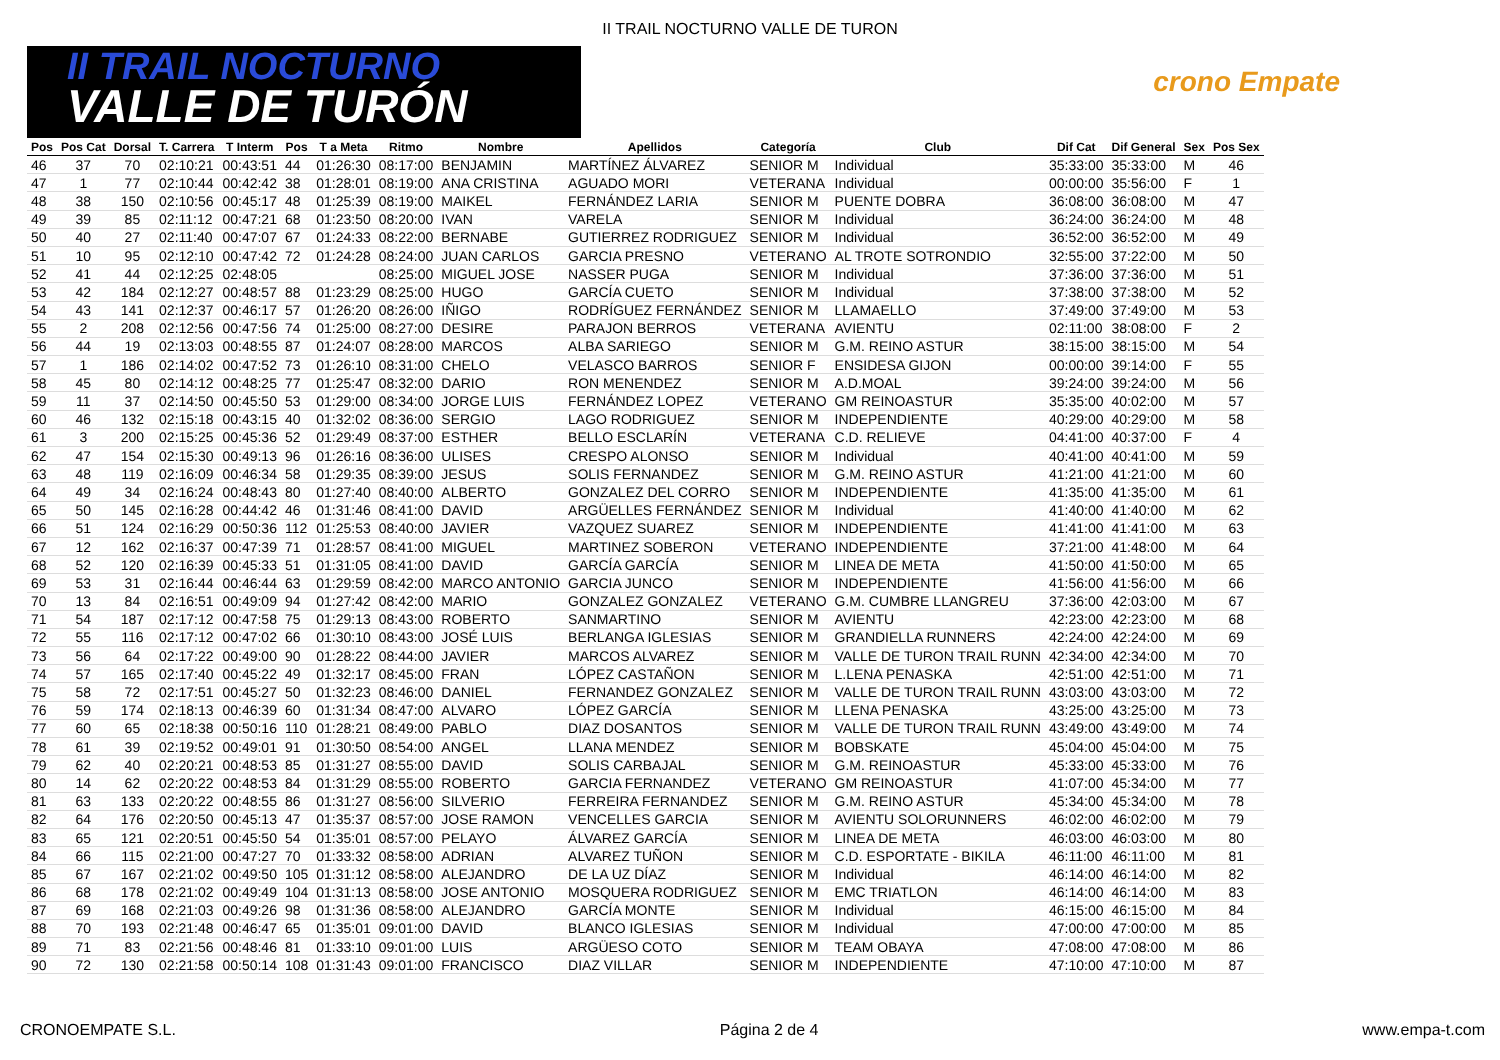II TRAIL NOCTURNO VALLE DE TURON
II TRAIL NOCTURNO
VALLE DE TURÓN
crono Empate
| Pos | Pos Cat | Dorsal | T. Carrera | T Interm | Pos | T a Meta | Ritmo | Nombre | Apellidos | Categoría | Club | Dif Cat | Dif General | Sex | Pos Sex |
| --- | --- | --- | --- | --- | --- | --- | --- | --- | --- | --- | --- | --- | --- | --- | --- |
| 46 | 37 | 70 | 02:10:21 | 00:43:51 | 44 | 01:26:30 | 08:17:00 | BENJAMIN | MARTÍNEZ ÁLVAREZ | SENIOR M | Individual | 35:33:00 | 35:33:00 | M | 46 |
| 47 | 1 | 77 | 02:10:44 | 00:42:42 | 38 | 01:28:01 | 08:19:00 | ANA CRISTINA | AGUADO MORI | VETERANA | Individual | 00:00:00 | 35:56:00 | F | 1 |
| 48 | 38 | 150 | 02:10:56 | 00:45:17 | 48 | 01:25:39 | 08:19:00 | MAIKEL | FERNÁNDEZ LARIA | SENIOR M | PUENTE DOBRA | 36:08:00 | 36:08:00 | M | 47 |
| 49 | 39 | 85 | 02:11:12 | 00:47:21 | 68 | 01:23:50 | 08:20:00 | IVAN | VARELA | SENIOR M | Individual | 36:24:00 | 36:24:00 | M | 48 |
| 50 | 40 | 27 | 02:11:40 | 00:47:07 | 67 | 01:24:33 | 08:22:00 | BERNABE | GUTIERREZ RODRIGUEZ | SENIOR M | Individual | 36:52:00 | 36:52:00 | M | 49 |
| 51 | 10 | 95 | 02:12:10 | 00:47:42 | 72 | 01:24:28 | 08:24:00 | JUAN CARLOS | GARCIA PRESNO | VETERANO | AL TROTE SOTRONDIO | 32:55:00 | 37:22:00 | M | 50 |
| 52 | 41 | 44 | 02:12:25 | 02:48:05 | | | 08:25:00 | MIGUEL JOSE | NASSER PUGA | SENIOR M | Individual | 37:36:00 | 37:36:00 | M | 51 |
| 53 | 42 | 184 | 02:12:27 | 00:48:57 | 88 | 01:23:29 | 08:25:00 | HUGO | GARCÍA CUETO | SENIOR M | Individual | 37:38:00 | 37:38:00 | M | 52 |
| 54 | 43 | 141 | 02:12:37 | 00:46:17 | 57 | 01:26:20 | 08:26:00 | IÑIGO | RODRÍGUEZ FERNÁNDEZ | SENIOR M | LLAMAELLO | 37:49:00 | 37:49:00 | M | 53 |
| 55 | 2 | 208 | 02:12:56 | 00:47:56 | 74 | 01:25:00 | 08:27:00 | DESIRE | PARAJON BERROS | VETERANA | AVIENTU | 02:11:00 | 38:08:00 | F | 2 |
| 56 | 44 | 19 | 02:13:03 | 00:48:55 | 87 | 01:24:07 | 08:28:00 | MARCOS | ALBA SARIEGO | SENIOR M | G.M. REINO ASTUR | 38:15:00 | 38:15:00 | M | 54 |
| 57 | 1 | 186 | 02:14:02 | 00:47:52 | 73 | 01:26:10 | 08:31:00 | CHELO | VELASCO BARROS | SENIOR F | ENSIDESA GIJON | 00:00:00 | 39:14:00 | F | 55 |
| 58 | 45 | 80 | 02:14:12 | 00:48:25 | 77 | 01:25:47 | 08:32:00 | DARIO | RON MENENDEZ | SENIOR M | A.D.MOAL | 39:24:00 | 39:24:00 | M | 56 |
| 59 | 11 | 37 | 02:14:50 | 00:45:50 | 53 | 01:29:00 | 08:34:00 | JORGE LUIS | FERNÁNDEZ LOPEZ | VETERANO | GM REINOASTUR | 35:35:00 | 40:02:00 | M | 57 |
| 60 | 46 | 132 | 02:15:18 | 00:43:15 | 40 | 01:32:02 | 08:36:00 | SERGIO | LAGO RODRIGUEZ | SENIOR M | INDEPENDIENTE | 40:29:00 | 40:29:00 | M | 58 |
| 61 | 3 | 200 | 02:15:25 | 00:45:36 | 52 | 01:29:49 | 08:37:00 | ESTHER | BELLO ESCLARÍN | VETERANA | C.D. RELIEVE | 04:41:00 | 40:37:00 | F | 4 |
| 62 | 47 | 154 | 02:15:30 | 00:49:13 | 96 | 01:26:16 | 08:36:00 | ULISES | CRESPO ALONSO | SENIOR M | Individual | 40:41:00 | 40:41:00 | M | 59 |
| 63 | 48 | 119 | 02:16:09 | 00:46:34 | 58 | 01:29:35 | 08:39:00 | JESUS | SOLIS FERNANDEZ | SENIOR M | G.M. REINO ASTUR | 41:21:00 | 41:21:00 | M | 60 |
| 64 | 49 | 34 | 02:16:24 | 00:48:43 | 80 | 01:27:40 | 08:40:00 | ALBERTO | GONZALEZ DEL CORRO | SENIOR M | INDEPENDIENTE | 41:35:00 | 41:35:00 | M | 61 |
| 65 | 50 | 145 | 02:16:28 | 00:44:42 | 46 | 01:31:46 | 08:41:00 | DAVID | ARGÜELLES FERNÁNDEZ | SENIOR M | Individual | 41:40:00 | 41:40:00 | M | 62 |
| 66 | 51 | 124 | 02:16:29 | 00:50:36 | 112 | 01:25:53 | 08:40:00 | JAVIER | VAZQUEZ SUAREZ | SENIOR M | INDEPENDIENTE | 41:41:00 | 41:41:00 | M | 63 |
| 67 | 12 | 162 | 02:16:37 | 00:47:39 | 71 | 01:28:57 | 08:41:00 | MIGUEL | MARTINEZ SOBERON | VETERANO | INDEPENDIENTE | 37:21:00 | 41:48:00 | M | 64 |
| 68 | 52 | 120 | 02:16:39 | 00:45:33 | 51 | 01:31:05 | 08:41:00 | DAVID | GARCÍA GARCÍA | SENIOR M | LINEA DE META | 41:50:00 | 41:50:00 | M | 65 |
| 69 | 53 | 31 | 02:16:44 | 00:46:44 | 63 | 01:29:59 | 08:42:00 | MARCO ANTONIO | GARCIA JUNCO | SENIOR M | INDEPENDIENTE | 41:56:00 | 41:56:00 | M | 66 |
| 70 | 13 | 84 | 02:16:51 | 00:49:09 | 94 | 01:27:42 | 08:42:00 | MARIO | GONZALEZ GONZALEZ | VETERANO | G.M. CUMBRE LLANGREU | 37:36:00 | 42:03:00 | M | 67 |
| 71 | 54 | 187 | 02:17:12 | 00:47:58 | 75 | 01:29:13 | 08:43:00 | ROBERTO | SANMARTINO | SENIOR M | AVIENTU | 42:23:00 | 42:23:00 | M | 68 |
| 72 | 55 | 116 | 02:17:12 | 00:47:02 | 66 | 01:30:10 | 08:43:00 | JOSÉ LUIS | BERLANGA IGLESIAS | SENIOR M | GRANDIELLA RUNNERS | 42:24:00 | 42:24:00 | M | 69 |
| 73 | 56 | 64 | 02:17:22 | 00:49:00 | 90 | 01:28:22 | 08:44:00 | JAVIER | MARCOS ALVAREZ | SENIOR M | VALLE DE TURON TRAIL RUNN | 42:34:00 | 42:34:00 | M | 70 |
| 74 | 57 | 165 | 02:17:40 | 00:45:22 | 49 | 01:32:17 | 08:45:00 | FRAN | LÓPEZ CASTAÑON | SENIOR M | L.LENA PENASKA | 42:51:00 | 42:51:00 | M | 71 |
| 75 | 58 | 72 | 02:17:51 | 00:45:27 | 50 | 01:32:23 | 08:46:00 | DANIEL | FERNANDEZ GONZALEZ | SENIOR M | VALLE DE TURON TRAIL RUNN | 43:03:00 | 43:03:00 | M | 72 |
| 76 | 59 | 174 | 02:18:13 | 00:46:39 | 60 | 01:31:34 | 08:47:00 | ALVARO | LÓPEZ GARCÍA | SENIOR M | LLENA PENASKA | 43:25:00 | 43:25:00 | M | 73 |
| 77 | 60 | 65 | 02:18:38 | 00:50:16 | 110 | 01:28:21 | 08:49:00 | PABLO | DIAZ DOSANTOS | SENIOR M | VALLE DE TURON TRAIL RUNN | 43:49:00 | 43:49:00 | M | 74 |
| 78 | 61 | 39 | 02:19:52 | 00:49:01 | 91 | 01:30:50 | 08:54:00 | ANGEL | LLANA MENDEZ | SENIOR M | BOBSKATE | 45:04:00 | 45:04:00 | M | 75 |
| 79 | 62 | 40 | 02:20:21 | 00:48:53 | 85 | 01:31:27 | 08:55:00 | DAVID | SOLIS CARBAJAL | SENIOR M | G.M. REINOASTUR | 45:33:00 | 45:33:00 | M | 76 |
| 80 | 14 | 62 | 02:20:22 | 00:48:53 | 84 | 01:31:29 | 08:55:00 | ROBERTO | GARCIA FERNANDEZ | VETERANO | GM REINOASTUR | 41:07:00 | 45:34:00 | M | 77 |
| 81 | 63 | 133 | 02:20:22 | 00:48:55 | 86 | 01:31:27 | 08:56:00 | SILVERIO | FERREIRA FERNANDEZ | SENIOR M | G.M. REINO ASTUR | 45:34:00 | 45:34:00 | M | 78 |
| 82 | 64 | 176 | 02:20:50 | 00:45:13 | 47 | 01:35:37 | 08:57:00 | JOSE RAMON | VENCELLES GARCIA | SENIOR M | AVIENTU SOLORUNNERS | 46:02:00 | 46:02:00 | M | 79 |
| 83 | 65 | 121 | 02:20:51 | 00:45:50 | 54 | 01:35:01 | 08:57:00 | PELAYO | ÁLVAREZ GARCÍA | SENIOR M | LINEA DE META | 46:03:00 | 46:03:00 | M | 80 |
| 84 | 66 | 115 | 02:21:00 | 00:47:27 | 70 | 01:33:32 | 08:58:00 | ADRIAN | ALVAREZ TUÑON | SENIOR M | C.D. ESPORTATE - BIKILA | 46:11:00 | 46:11:00 | M | 81 |
| 85 | 67 | 167 | 02:21:02 | 00:49:50 | 105 | 01:31:12 | 08:58:00 | ALEJANDRO | DE LA UZ DÍAZ | SENIOR M | Individual | 46:14:00 | 46:14:00 | M | 82 |
| 86 | 68 | 178 | 02:21:02 | 00:49:49 | 104 | 01:31:13 | 08:58:00 | JOSE ANTONIO | MOSQUERA RODRIGUEZ | SENIOR M | EMC TRIATLON | 46:14:00 | 46:14:00 | M | 83 |
| 87 | 69 | 168 | 02:21:03 | 00:49:26 | 98 | 01:31:36 | 08:58:00 | ALEJANDRO | GARCÍA MONTE | SENIOR M | Individual | 46:15:00 | 46:15:00 | M | 84 |
| 88 | 70 | 193 | 02:21:48 | 00:46:47 | 65 | 01:35:01 | 09:01:00 | DAVID | BLANCO IGLESIAS | SENIOR M | Individual | 47:00:00 | 47:00:00 | M | 85 |
| 89 | 71 | 83 | 02:21:56 | 00:48:46 | 81 | 01:33:10 | 09:01:00 | LUIS | ARGÜESO COTO | SENIOR M | TEAM OBAYA | 47:08:00 | 47:08:00 | M | 86 |
| 90 | 72 | 130 | 02:21:58 | 00:50:14 | 108 | 01:31:43 | 09:01:00 | FRANCISCO | DIAZ VILLAR | SENIOR M | INDEPENDIENTE | 47:10:00 | 47:10:00 | M | 87 |
CRONOEMPATE S.L. Página 2 de 4 www.empa-t.com